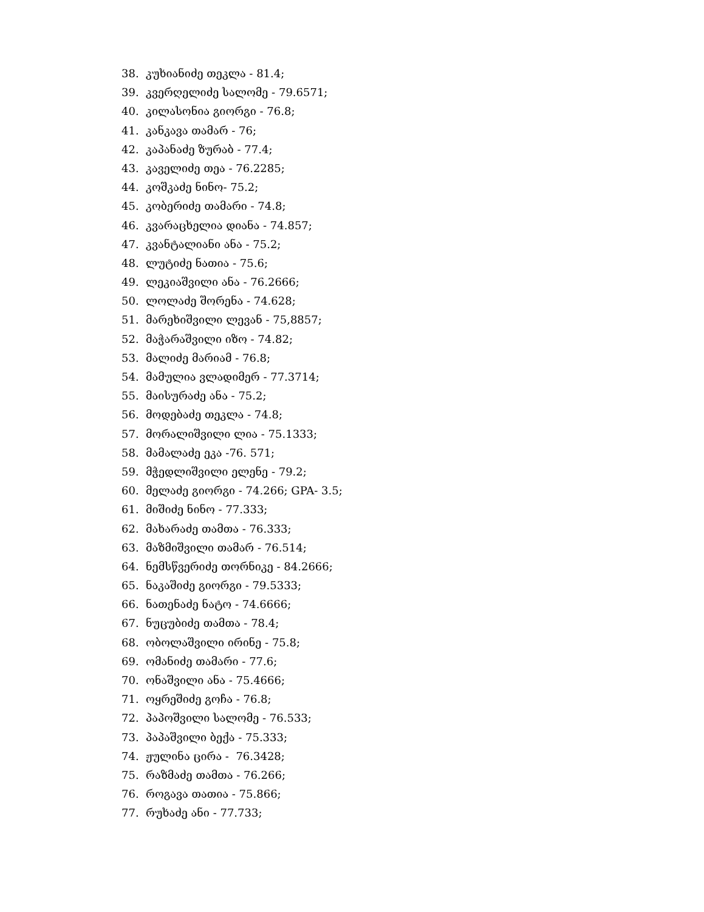38. კუხიანიძე თეკლა - 81.4;
39. კვერღელიძე სალომე - 79.6571;
40. კილასონია გიორგი - 76.8;
41. კანკავა თამარ - 76;
42. კაპანაძე ზურაბ - 77.4;
43. კაველიძე თეა - 76.2285;
44. კოშკაძე ნინო- 75.2;
45. კობერიძე თამარი - 74.8;
46. კვარაცხელია დიანა - 74.857;
47. კვანტალიანი ანა - 75.2;
48. ლუტიძე ნათია - 75.6;
49. ლეკიაშვილი ანა - 76.2666;
50. ლოლაძე შორენა - 74.628;
51. მარეხიშვილი ლევან - 75,8857;
52. მაჭარაშვილი იზო - 74.82;
53. მალიძე მარიამ - 76.8;
54. მამულია ვლადიმერ - 77.3714;
55. მაისურაძე ანა - 75.2;
56. მოდებაძე თეკლა - 74.8;
57. მორალიშვილი ლია - 75.1333;
58. მამალაძე ეკა -76. 571;
59. მჭედლიშვილი ელენე - 79.2;
60. მელაძე გიორგი - 74.266; GPA- 3.5;
61. მიშიძე ნინო - 77.333;
62. მახარაძე თამთა - 76.333;
63. მაზმიშვილი თამარ - 76.514;
64. ნემსწვერიძე თორნიკე - 84.2666;
65. ნაკაშიძე გიორგი - 79.5333;
66. ნათენაძე ნატო - 74.6666;
67. ნუცუბიძე თამთა - 78.4;
68. ობოლაშვილი ირინე - 75.8;
69. ომანიძე თამარი - 77.6;
70. ონაშვილი ანა - 75.4666;
71. ოყრეშიძე გოჩა - 76.8;
72. პაპოშვილი სალომე - 76.533;
73. პაპაშვილი ბექა - 75.333;
74. ჟულინა ცირა - 76.3428;
75. რაზმაძე თამთა - 76.266;
76. როგავა თათია - 75.866;
77. რუხაძე ანი - 77.733;